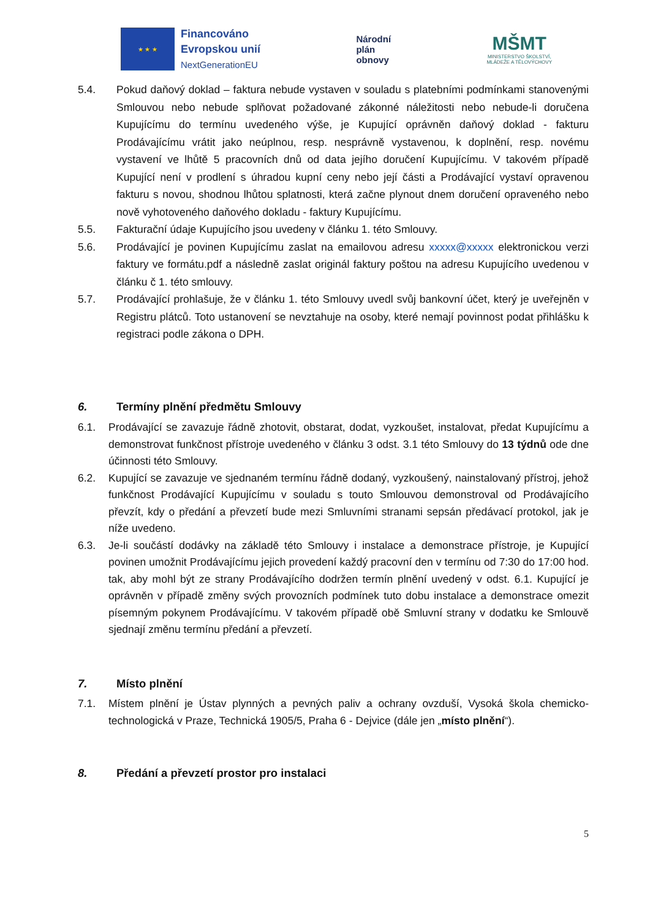★ ★ ★
Financováno
Evropskou unií
NextGenerationEU
Národní
plán
obnovy
MŠMT
MINISTERSTVO ŠKOLSTVÍ,
MLÁDEŽE A TĚLOVÝCHOVY
5.4. Pokud daňový doklad – faktura nebude vystaven v souladu s platebními podmínkami stanovenými Smlouvou nebo nebude splňovat požadované zákonné náležitosti nebo nebude-li doručena Kupujícímu do termínu uvedeného výše, je Kupující oprávněn daňový doklad - fakturu Prodávajícímu vrátit jako neúplnou, resp. nesprávně vystavenou, k doplnění, resp. novému vystavení ve lhůtě 5 pracovních dnů od data jejího doručení Kupujícímu. V takovém případě Kupující není v prodlení s úhradou kupní ceny nebo její části a Prodávající vystaví opravenou fakturu s novou, shodnou lhůtou splatnosti, která začne plynout dnem doručení opraveného nebo nově vyhotoveného daňového dokladu - faktury Kupujícímu.
5.5. Fakturační údaje Kupujícího jsou uvedeny v článku 1. této Smlouvy.
5.6. Prodávající je povinen Kupujícímu zaslat na emailovou adresu xxxxx@xxxxx elektronickou verzi faktury ve formátu.pdf a následně zaslat originál faktury poštou na adresu Kupujícího uvedenou v článku č 1. této smlouvy.
5.7. Prodávající prohlašuje, že v článku 1. této Smlouvy uvedl svůj bankovní účet, který je uveřejněn v Registru plátců. Toto ustanovení se nevztahuje na osoby, které nemají povinnost podat přihlášku k registraci podle zákona o DPH.
6. Termíny plnění předmětu Smlouvy
6.1. Prodávající se zavazuje řádně zhotovit, obstarat, dodat, vyzkoušet, instalovat, předat Kupujícímu a demonstrovat funkčnost přístroje uvedeného v článku 3 odst. 3.1 této Smlouvy do 13 týdnů ode dne účinnosti této Smlouvy.
6.2. Kupující se zavazuje ve sjednaném termínu řádně dodaný, vyzkoušený, nainstalovaný přístroj, jehož funkčnost Prodávající Kupujícímu v souladu s touto Smlouvou demonstroval od Prodávajícího převzít, kdy o předání a převzetí bude mezi Smluvními stranami sepsán předávací protokol, jak je níže uvedeno.
6.3. Je-li součástí dodávky na základě této Smlouvy i instalace a demonstrace přístroje, je Kupující povinen umožnit Prodávajícímu jejich provedení každý pracovní den v termínu od 7:30 do 17:00 hod. tak, aby mohl být ze strany Prodávajícího dodržen termín plnění uvedený v odst. 6.1. Kupující je oprávněn v případě změny svých provozních podmínek tuto dobu instalace a demonstrace omezit písemným pokynem Prodávajícímu. V takovém případě obě Smluvní strany v dodatku ke Smlouvě sjednají změnu termínu předání a převzetí.
7. Místo plnění
7.1. Místem plnění je Ústav plynných a pevných paliv a ochrany ovzduší, Vysoká škola chemicko-technologická v Praze, Technická 1905/5, Praha 6 - Dejvice (dále jen „místo plnění“).
8. Předání a převzetí prostor pro instalaci
5